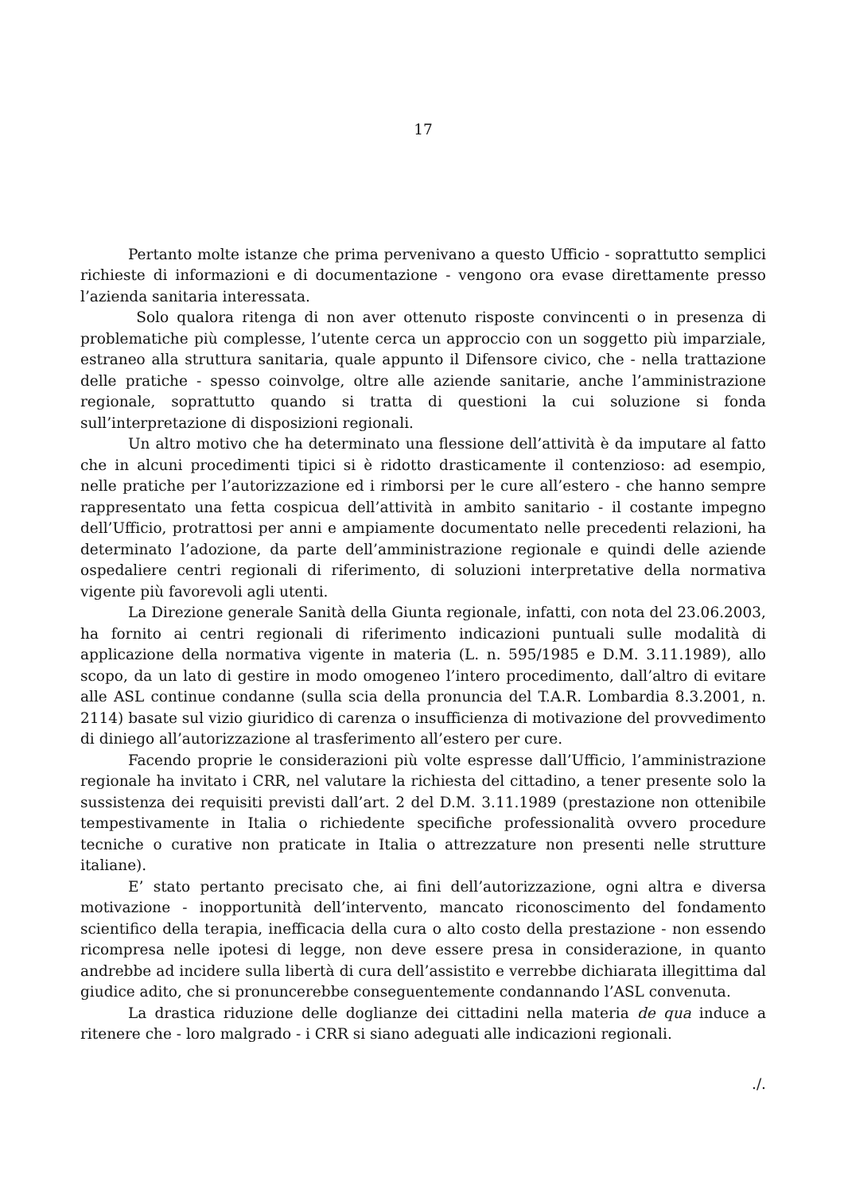17
Pertanto molte istanze che prima pervenivano a questo Ufficio - soprattutto semplici richieste di informazioni e di documentazione - vengono ora evase direttamente presso l’azienda sanitaria interessata.
Solo qualora ritenga di non aver ottenuto risposte convincenti o in presenza di problematiche più complesse, l’utente cerca un approccio con un soggetto più imparziale, estraneo alla struttura sanitaria, quale appunto il Difensore civico, che - nella trattazione delle pratiche - spesso coinvolge, oltre alle aziende sanitarie, anche l’amministrazione regionale, soprattutto quando si tratta di questioni la cui soluzione si fonda sull’interpretazione di disposizioni regionali.
Un altro motivo che ha determinato una flessione dell’attività è da imputare al fatto che in alcuni procedimenti tipici si è ridotto drasticamente il contenzioso: ad esempio, nelle pratiche per l’autorizzazione ed i rimborsi per le cure all’estero - che hanno sempre rappresentato una fetta cospicua dell’attività in ambito sanitario - il costante impegno dell’Ufficio, protrattosi per anni e ampiamente documentato nelle precedenti relazioni, ha determinato l’adozione, da parte dell’amministrazione regionale e quindi delle aziende ospedaliere centri regionali di riferimento, di soluzioni interpretative della normativa vigente più favorevoli agli utenti.
La Direzione generale Sanità della Giunta regionale, infatti, con nota del 23.06.2003, ha fornito ai centri regionali di riferimento indicazioni puntuali sulle modalità di applicazione della normativa vigente in materia (L. n. 595/1985 e D.M. 3.11.1989), allo scopo, da un lato di gestire in modo omogeneo l’intero procedimento, dall’altro di evitare alle ASL continue condanne (sulla scia della pronuncia del T.A.R. Lombardia 8.3.2001, n. 2114) basate sul vizio giuridico di carenza o insufficienza di motivazione del provvedimento di diniego all’autorizzazione al trasferimento all’estero per cure.
Facendo proprie le considerazioni più volte espresse dall’Ufficio, l’amministrazione regionale ha invitato i CRR, nel valutare la richiesta del cittadino, a tener presente solo la sussistenza dei requisiti previsti dall’art. 2 del D.M. 3.11.1989 (prestazione non ottenibile tempestivamente in Italia o richiedente specifiche professionalità ovvero procedure tecniche o curative non praticate in Italia o attrezzature non presenti nelle strutture italiane).
E’ stato pertanto precisato che, ai fini dell’autorizzazione, ogni altra e diversa motivazione - inopportunità dell’intervento, mancato riconoscimento del fondamento scientifico della terapia, inefficacia della cura o alto costo della prestazione - non essendo ricompresa nelle ipotesi di legge, non deve essere presa in considerazione, in quanto andrebbe ad incidere sulla libertà di cura dell’assistito e verrebbe dichiarata illegittima dal giudice adito, che si pronuncerebbe conseguentemente condannando l’ASL convenuta.
La drastica riduzione delle doglianze dei cittadini nella materia de qua induce a ritenere che - loro malgrado - i CRR si siano adeguati alle indicazioni regionali.
./.